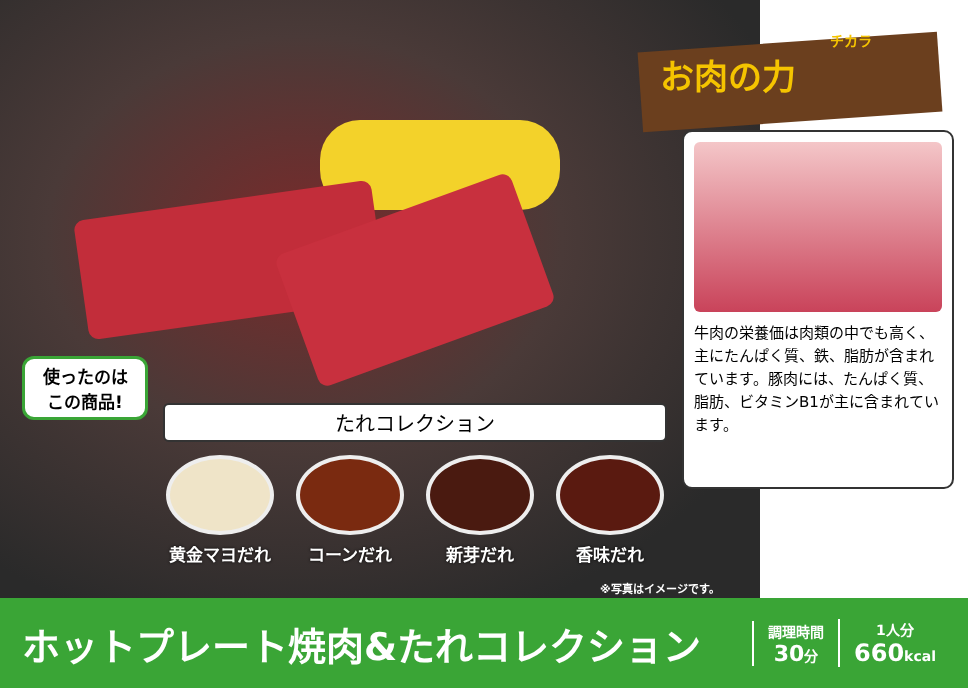チカラ
お肉の力
牛肉の栄養価は肉類の中でも高く、主にたんぱく質、鉄、脂肪が含まれています。豚肉には、たんぱく質、脂肪、ビタミンB1が主に含まれています。
使ったのは
この商品!
たれコレクション
黄金マヨだれ コーンだれ 新芽だれ 香味だれ
※写真はイメージです。
ホットプレート焼肉&たれコレクション
調理時間
30分
1人分
660kcal